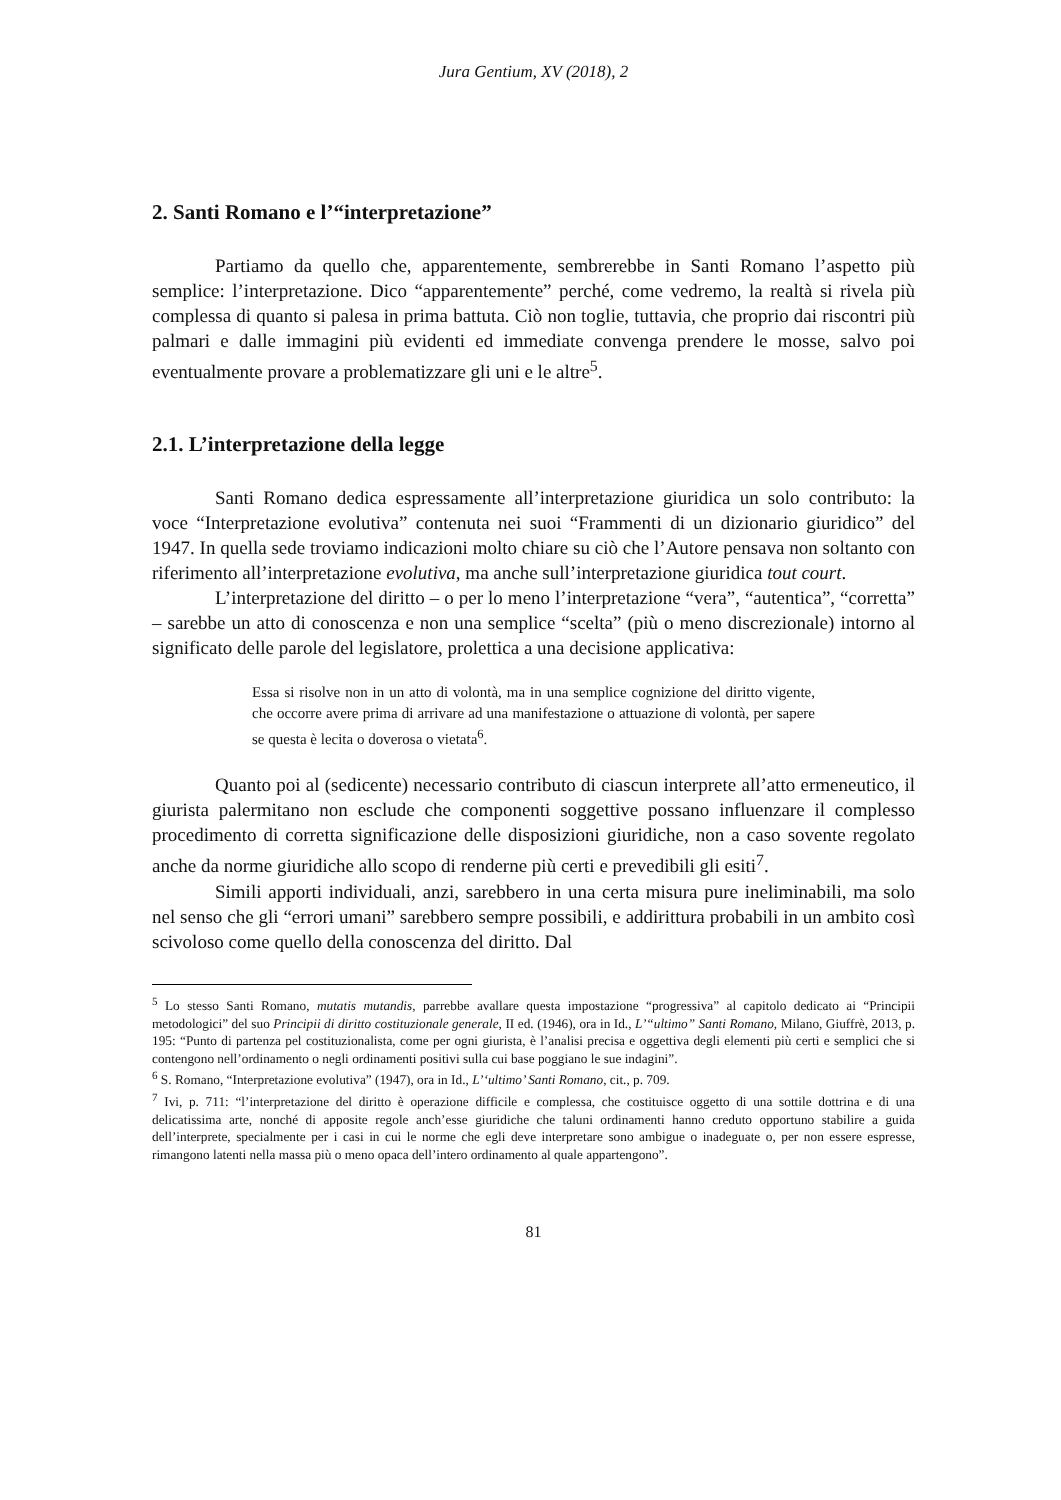Jura Gentium, XV (2018), 2
2. Santi Romano e l’“interpretazione”
Partiamo da quello che, apparentemente, sembrerebbe in Santi Romano l’aspetto più semplice: l’interpretazione. Dico “apparentemente” perché, come vedremo, la realtà si rivela più complessa di quanto si palesa in prima battuta. Ciò non toglie, tuttavia, che proprio dai riscontri più palmari e dalle immagini più evidenti ed immediate convenga prendere le mosse, salvo poi eventualmente provare a problematizzare gli uni e le altre<sup>5</sup>.
2.1. L’interpretazione della legge
Santi Romano dedica espressamente all’interpretazione giuridica un solo contributo: la voce “Interpretazione evolutiva” contenuta nei suoi “Frammenti di un dizionario giuridico” del 1947. In quella sede troviamo indicazioni molto chiare su ciò che l’Autore pensava non soltanto con riferimento all’interpretazione evolutiva, ma anche sull’interpretazione giuridica tout court.
L’interpretazione del diritto – o per lo meno l’interpretazione “vera”, “autentica”, “corretta” – sarebbe un atto di conoscenza e non una semplice “scelta” (più o meno discrezionale) intorno al significato delle parole del legislatore, prolettica a una decisione applicativa:
Essa si risolve non in un atto di volontà, ma in una semplice cognizione del diritto vigente, che occorre avere prima di arrivare ad una manifestazione o attuazione di volontà, per sapere se questa è lecita o doverosa o vietata<sup>6</sup>.
Quanto poi al (sedicente) necessario contributo di ciascun interprete all’atto ermeneutico, il giurista palermitano non esclude che componenti soggettive possano influenzare il complesso procedimento di corretta significazione delle disposizioni giuridiche, non a caso sovente regolato anche da norme giuridiche allo scopo di renderne più certi e prevedibili gli esiti<sup>7</sup>.
Simili apporti individuali, anzi, sarebbero in una certa misura pure ineliminabili, ma solo nel senso che gli “errori umani” sarebbero sempre possibili, e addirittura probabili in un ambito così scivoloso come quello della conoscenza del diritto. Dal
<sup>5</sup> Lo stesso Santi Romano, mutatis mutandis, parrebbe avallare questa impostazione “progressiva” al capitolo dedicato ai “Principii metodologici” del suo Principii di diritto costituzionale generale, II ed. (1946), ora in Id., L’“ultimo” Santi Romano, Milano, Giuffrè, 2013, p. 195: “Punto di partenza pel costituzionalista, come per ogni giurista, è l’analisi precisa e oggettiva degli elementi più certi e semplici che si contengono nell’ordinamento o negli ordinamenti positivi sulla cui base poggiano le sue indagini”.
<sup>6</sup> S. Romano, “Interpretazione evolutiva” (1947), ora in Id., L’‘ultimo’ Santi Romano, cit., p. 709.
<sup>7</sup> Ivi, p. 711: “l’interpretazione del diritto è operazione difficile e complessa, che costituisce oggetto di una sottile dottrina e di una delicatissima arte, nonché di apposite regole anch’esse giuridiche che taluni ordinamenti hanno creduto opportuno stabilire a guida dell’interprete, specialmente per i casi in cui le norme che egli deve interpretare sono ambigue o inadeguate o, per non essere espresse, rimangono latenti nella massa più o meno opaca dell’intero ordinamento al quale appartengono”.
81